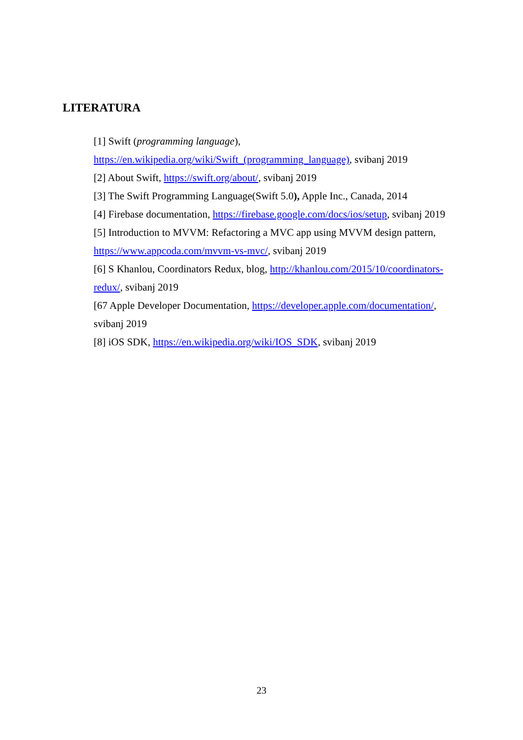LITERATURA
[1] Swift (programming language),
https://en.wikipedia.org/wiki/Swift_(programming_language), svibanj 2019
[2] About Swift, https://swift.org/about/, svibanj 2019
[3] The Swift Programming Language(Swift 5.0), Apple Inc., Canada, 2014
[4] Firebase documentation, https://firebase.google.com/docs/ios/setup, svibanj 2019
[5] Introduction to MVVM: Refactoring a MVC app using MVVM design pattern,
https://www.appcoda.com/mvvm-vs-mvc/, svibanj 2019
[6] S Khanlou, Coordinators Redux, blog, http://khanlou.com/2015/10/coordinators-
redux/, svibanj 2019
[67 Apple Developer Documentation, https://developer.apple.com/documentation/,
svibanj 2019
[8] iOS SDK, https://en.wikipedia.org/wiki/IOS_SDK, svibanj 2019
23